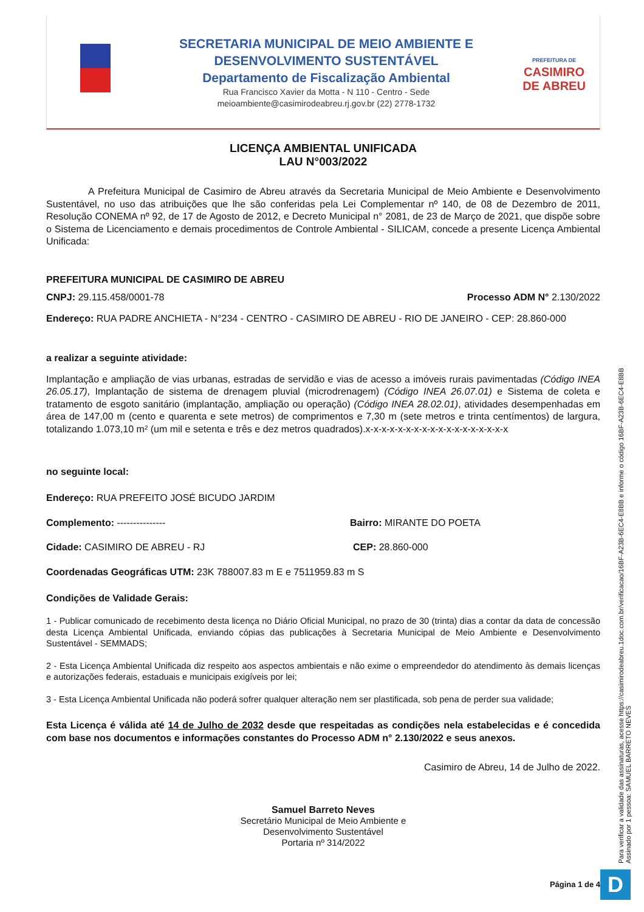SECRETARIA MUNICIPAL DE MEIO AMBIENTE E
DESENVOLVIMENTO SUSTENTÁVEL
Departamento de Fiscalização Ambiental
Rua Francisco Xavier da Motta - N 110 - Centro - Sede
meioambiente@casimirodeabreu.rj.gov.br (22) 2778-1732
PREFEITURA DE
CASIMIRO
DE ABREU
LICENÇA AMBIENTAL UNIFICADA
LAU N°003/2022
A Prefeitura Municipal de Casimiro de Abreu através da Secretaria Municipal de Meio Ambiente e Desenvolvimento Sustentável, no uso das atribuições que lhe são conferidas pela Lei Complementar nº 140, de 08 de Dezembro de 2011, Resolução CONEMA nº 92, de 17 de Agosto de 2012, e Decreto Municipal n° 2081, de 23 de Março de 2021, que dispõe sobre o Sistema de Licenciamento e demais procedimentos de Controle Ambiental - SILICAM, concede a presente Licença Ambiental Unificada:
PREFEITURA MUNICIPAL DE CASIMIRO DE ABREU
CNPJ: 29.115.458/0001-78 Processo ADM N° 2.130/2022
Endereço: RUA PADRE ANCHIETA - N°234 - CENTRO - CASIMIRO DE ABREU - RIO DE JANEIRO - CEP: 28.860-000
a realizar a seguinte atividade:
Implantação e ampliação de vias urbanas, estradas de servidão e vias de acesso a imóveis rurais pavimentadas (Código INEA 26.05.17), Implantação de sistema de drenagem pluvial (microdrenagem) (Código INEA 26.07.01) e Sistema de coleta e tratamento de esgoto sanitário (implantação, ampliação ou operação) (Código INEA 28.02.01), atividades desempenhadas em área de 147,00 m (cento e quarenta e sete metros) de comprimentos e 7,30 m (sete metros e trinta centímentos) de largura, totalizando 1.073,10 m² (um mil e setenta e três e dez metros quadrados).x-x-x-x-x-x-x-x-x-x-x-x-x-x-x-x-x-x
no seguinte local:
Endereço: RUA PREFEITO JOSÉ BICUDO JARDIM
Complemento: --------------- Bairro: MIRANTE DO POETA
Cidade: CASIMIRO DE ABREU - RJ CEP: 28.860-000
Coordenadas Geográficas UTM: 23K 788007.83 m E e 7511959.83 m S
Condições de Validade Gerais:
1 - Publicar comunicado de recebimento desta licença no Diário Oficial Municipal, no prazo de 30 (trinta) dias a contar da data de concessão desta Licença Ambiental Unificada, enviando cópias das publicações à Secretaria Municipal de Meio Ambiente e Desenvolvimento Sustentável - SEMMADS;
2 - Esta Licença Ambiental Unificada diz respeito aos aspectos ambientais e não exime o empreendedor do atendimento às demais licenças e autorizações federais, estaduais e municipais exigíveis por lei;
3 - Esta Licença Ambiental Unificada não poderá sofrer qualquer alteração nem ser plastificada, sob pena de perder sua validade;
Esta Licença é válida até 14 de Julho de 2032 desde que respeitadas as condições nela estabelecidas e é concedida com base nos documentos e informações constantes do Processo ADM n° 2.130/2022 e seus anexos.
Casimiro de Abreu, 14 de Julho de 2022.
Samuel Barreto Neves
Secretário Municipal de Meio Ambiente e
Desenvolvimento Sustentável
Portaria nº 314/2022
Página 1 de 4
Para verificar a validade das assinaturas, acesse https://casimirodeabreu.1doc.com.br/verificacao/16BF-A23B-6EC4-E8BB e informe o código 16BF-A23B-6EC4-E8BB
Assinado por 1 pessoa: SAMUEL BARRETO NEVES
D